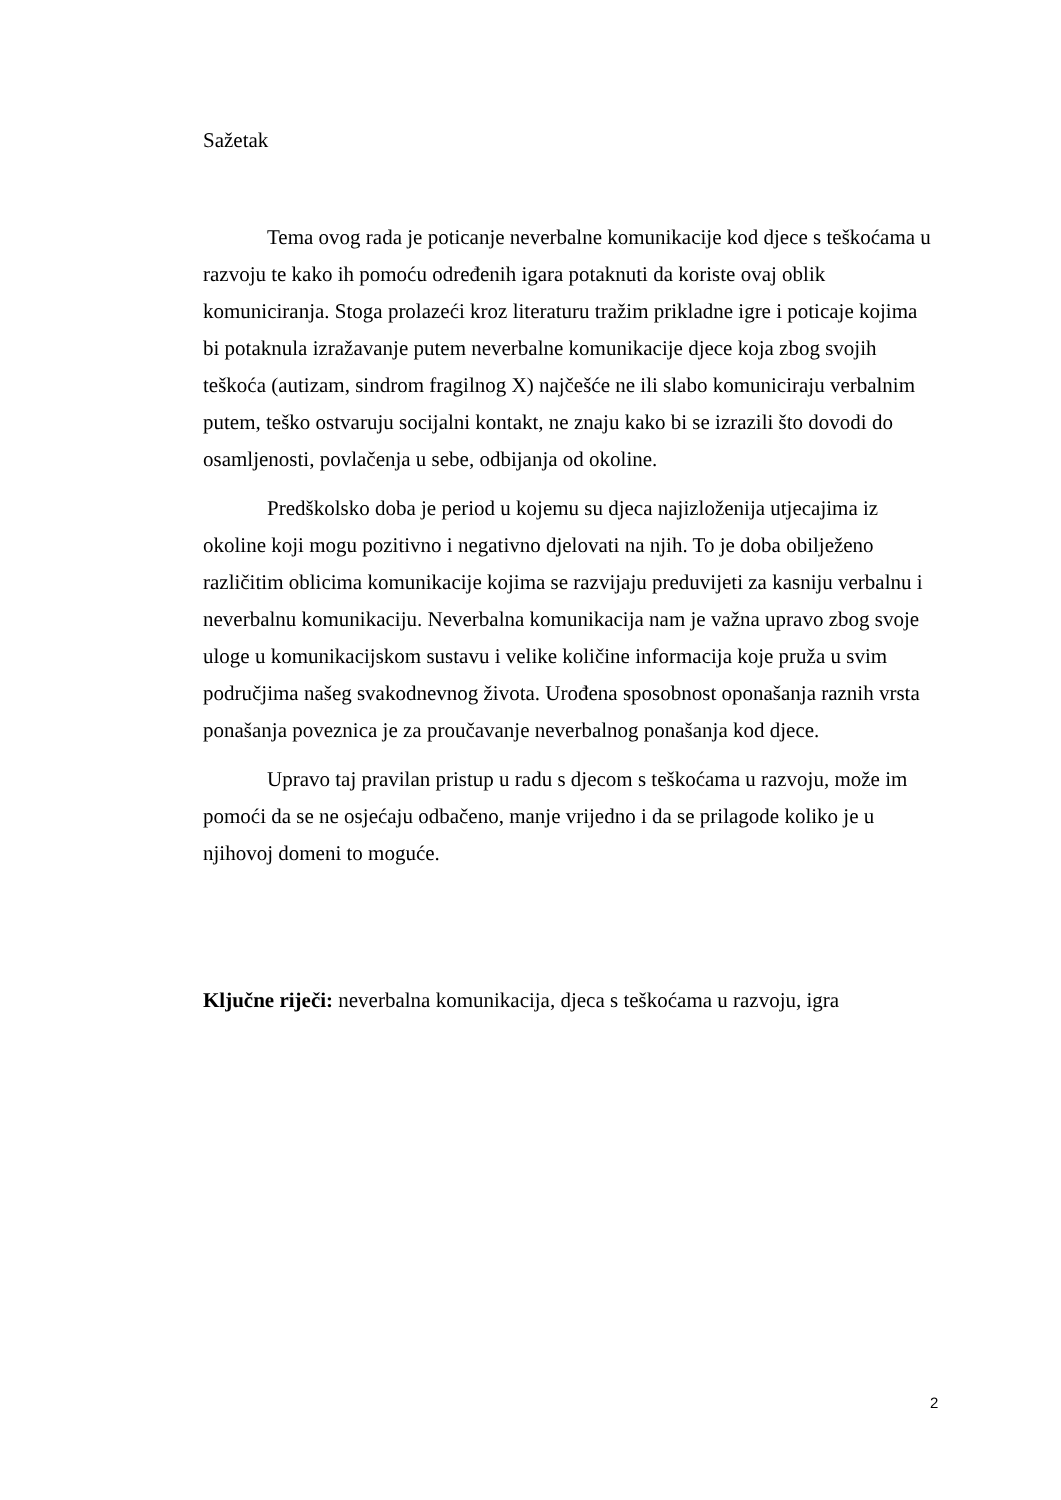Sažetak
Tema ovog rada je poticanje neverbalne komunikacije kod djece s teškoćama u razvoju te kako ih pomoću određenih igara potaknuti da koriste ovaj oblik komuniciranja. Stoga prolazeći kroz literaturu tražim prikladne igre i poticaje kojima bi potaknula izražavanje putem neverbalne komunikacije djece koja zbog svojih teškoća (autizam, sindrom fragilnog X) najčešće ne ili slabo komuniciraju verbalnim putem, teško ostvaruju socijalni kontakt, ne znaju kako bi se izrazili što dovodi do osamljenosti, povlačenja u sebe, odbijanja od okoline.
Predškolsko doba je period u kojemu su djeca najizloženija utjecajima iz okoline koji mogu pozitivno i negativno djelovati na njih. To je doba obilježeno različitim oblicima komunikacije kojima se razvijaju preduvijeti za kasniju verbalnu i neverbalnu komunikaciju. Neverbalna komunikacija nam je važna upravo zbog svoje uloge u komunikacijskom sustavu i velike količine informacija koje pruža u svim područjima našeg svakodnevnog života. Urođena sposobnost oponašanja raznih vrsta ponašanja poveznica je za proučavanje neverbalnog ponašanja kod djece.
Upravo taj pravilan pristup u radu s djecom s teškoćama u razvoju, može im pomoći da se ne osjećaju odbačeno, manje vrijedno i da se prilagode koliko je u njihovoj domeni to moguće.
Ključne riječi: neverbalna komunikacija, djeca s teškoćama u razvoju, igra
2